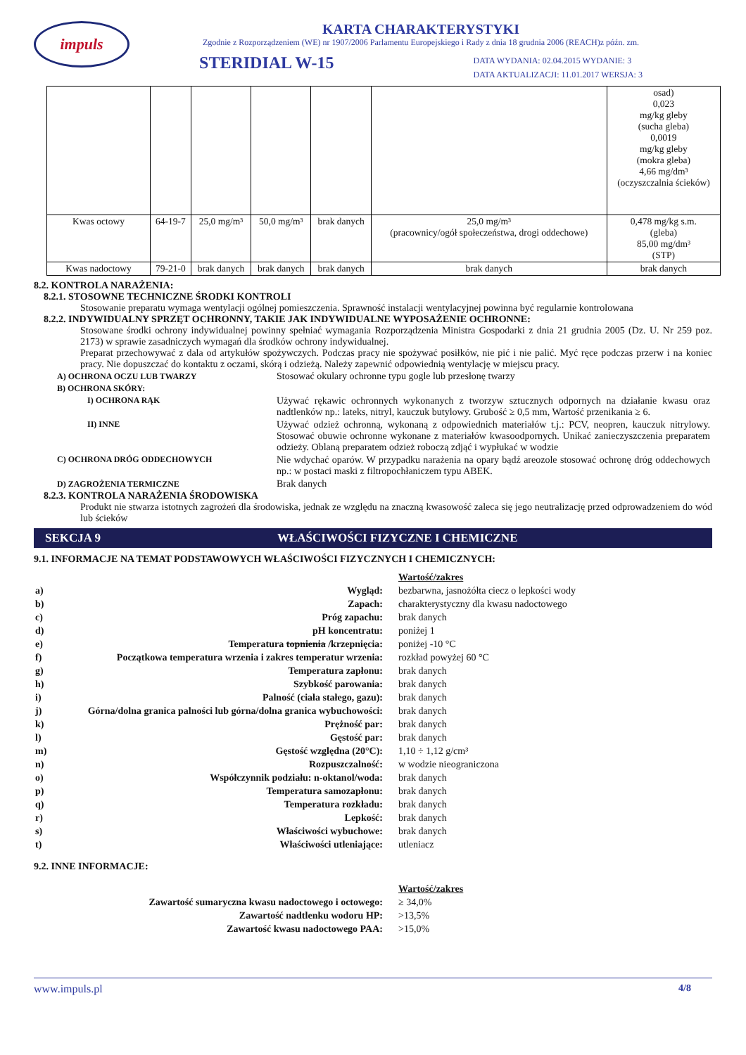impuls
KARTA CHARAKTERYSTYKI
Zgodnie z Rozporządzeniem (WE) nr 1907/2006 Parlamentu Europejskiego i Rady z dnia 18 grudnia 2006 (REACH)z późn. zm.
STERIDIAL W-15
DATA WYDANIA: 02.04.2015 WYDANIE: 3
DATA AKTUALIZACJI: 11.01.2017 WERSJA: 3
| | | | | | | osad) 0,023 mg/kg gleby (sucha gleba) 0,0019 mg/kg gleby (mokra gleba) 4,66 mg/dm³ (oczyszczalnia ścieków) |
| Kwas octowy | 64-19-7 | 25,0 mg/m³ | 50,0 mg/m³ | brak danych | 25,0 mg/m³ (pracownicy/ogół społeczeństwa, drogi oddechowe) | 0,478 mg/kg s.m. (gleba) 85,00 mg/dm³ (STP) |
| Kwas nadoctowy | 79-21-0 | brak danych | brak danych | brak danych | brak danych | brak danych |
8.2. KONTROLA NARAŻENIA:
8.2.1. STOSOWNE TECHNICZNE ŚRODKI KONTROLI
Stosowanie preparatu wymaga wentylacji ogólnej pomieszczenia. Sprawność instalacji wentylacyjnej powinna być regularnie kontrolowana
8.2.2. INDYWIDUALNY SPRZĘT OCHRONNY, TAKIE JAK INDYWIDUALNE WYPOSAŻENIE OCHRONNE:
Stosowane środki ochrony indywidualnej powinny spełniać wymagania Rozporządzenia Ministra Gospodarki z dnia 21 grudnia 2005 (Dz. U. Nr 259 poz. 2173) w sprawie zasadniczych wymagań dla środków ochrony indywidualnej.
Preparat przechowywać z dala od artykułów spożywczych. Podczas pracy nie spożywać posiłków, nie pić i nie palić. Myć ręce podczas przerw i na koniec pracy. Nie dopuszczać do kontaktu z oczami, skórą i odzieżą. Należy zapewnić odpowiednią wentylację w miejscu pracy.
| A) OCHRONA OCZU LUB TWARZY | Stosować okulary ochronne typu gogle lub przesłonę twarzy |
| B) OCHRONA SKÓRY: | |
| I) OCHRONA RĄK | Używać rękawic ochronnych wykonanych z tworzyw sztucznych odpornych na działanie kwasu oraz nadtlenków np.: lateks, nitryl, kauczuk butylowy. Grubość ≥ 0,5 mm, Wartość przenikania ≥ 6. |
| II) INNE | Używać odzież ochronną, wykonaną z odpowiednich materiałów t.j.: PCV, neopren, kauczuk nitrylowy. Stosować obuwie ochronne wykonane z materiałów kwasoodpornych. Unikać zanieczyszczenia preparatem odzieży. Oblaną preparatem odzież roboczą zdjąć i wypłukać w wodzie |
| C) OCHRONA DRÓG ODDECHOWYCH | Nie wdychać oparów. W przypadku narażenia na opary bądź areozole stosować ochronę dróg oddechowych np.: w postaci maski z filtropochłaniczem typu ABEK. |
| D) ZAGROŻENIA TERMICZNE | Brak danych |
8.2.3. KONTROLA NARAŻENIA ŚRODOWISKA
Produkt nie stwarza istotnych zagrożeń dla środowiska, jednak ze względu na znaczną kwasowość zaleca się jego neutralizację przed odprowadzeniem do wód lub ścieków
SEKCJA 9 WŁAŚCIWOŚCI FIZYCZNE I CHEMICZNE
9.1. INFORMACJE NA TEMAT PODSTAWOWYCH WŁAŚCIWOŚCI FIZYCZNYCH I CHEMICZNYCH:
| | | Wartość/zakres |
| a) | Wygląd: | bezbarwna, jasnożółta ciecz o lepkości wody |
| b) | Zapach: | charakterystyczny dla kwasu nadoctowego |
| c) | Próg zapachu: | brak danych |
| d) | pH koncentratu: | poniżej 1 |
| e) | Temperatura topnienia /krzepnięcia: | poniżej -10 °C |
| f) | Początkowa temperatura wrzenia i zakres temperatur wrzenia: | rozkład powyżej 60 °C |
| g) | Temperatura zapłonu: | brak danych |
| h) | Szybkość parowania: | brak danych |
| i) | Palność (ciała stałego, gazu): | brak danych |
| j) | Górna/dolna granica palności lub górna/dolna granica wybuchowości: | brak danych |
| k) | Prężność par: | brak danych |
| l) | Gęstość par: | brak danych |
| m) | Gęstość względna (20°C): | 1,10 ÷ 1,12 g/cm³ |
| n) | Rozpuszczalność: | w wodzie nieograniczona |
| o) | Współczynnik podziału: n-oktanol/woda: | brak danych |
| p) | Temperatura samozapłonu: | brak danych |
| q) | Temperatura rozkładu: | brak danych |
| r) | Lepkość: | brak danych |
| s) | Właściwości wybuchowe: | brak danych |
| t) | Właściwości utleniające: | utleniacz |
9.2. INNE INFORMACJE:
| | Wartość/zakres |
| Zawartość sumaryczna kwasu nadoctowego i octowego: | ≥ 34,0% |
| Zawartość nadtlenku wodoru HP: | >13,5% |
| Zawartość kwasu nadoctowego PAA: | >15,0% |
www.impuls.pl 4/8